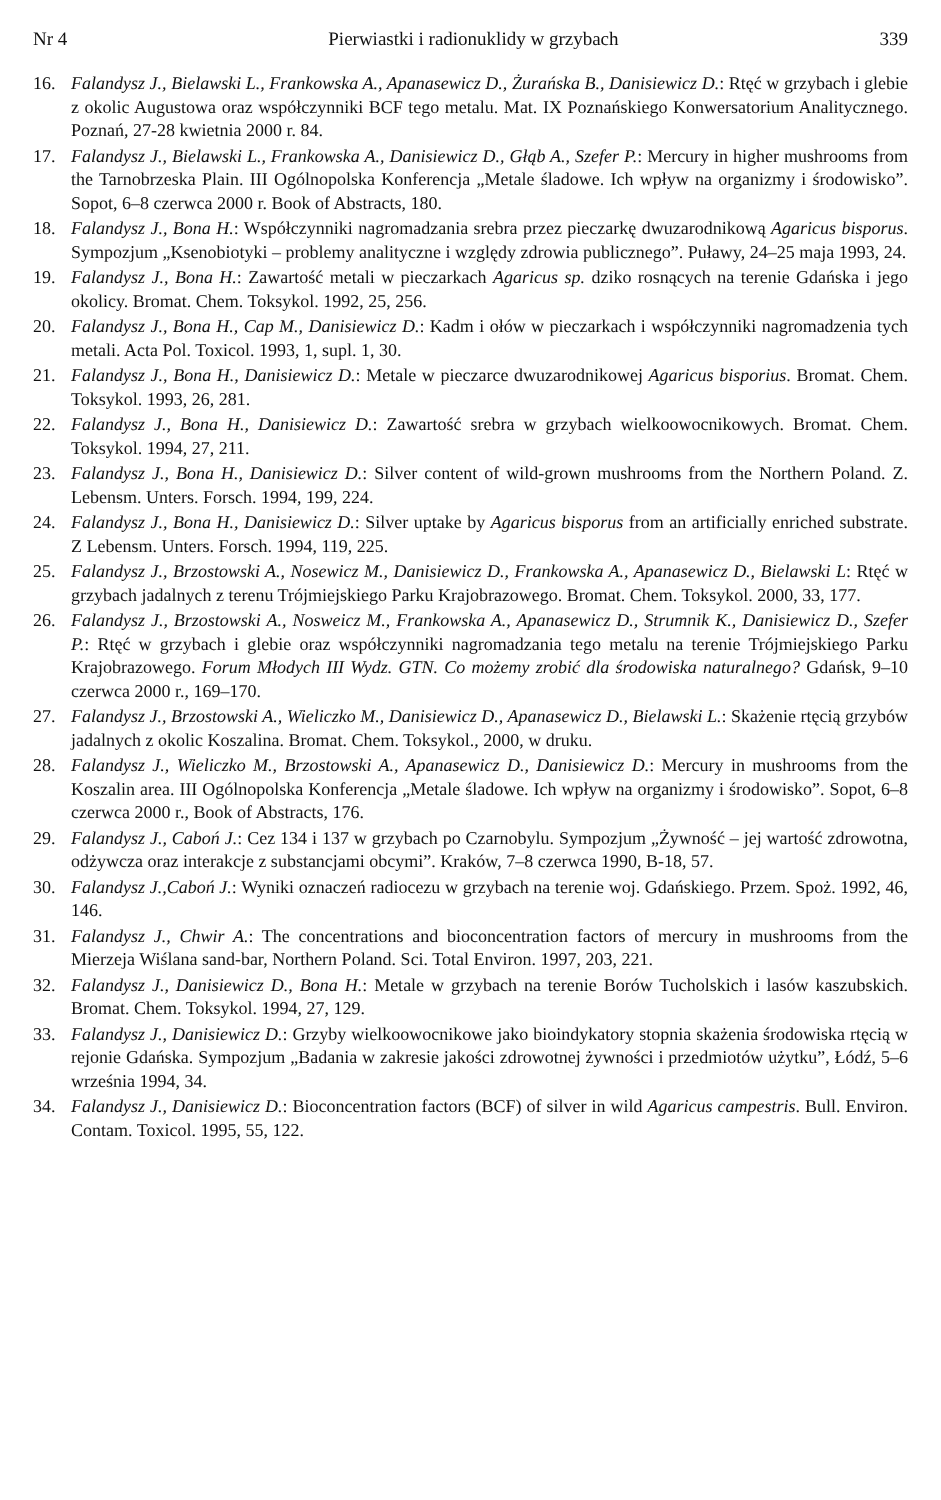Nr 4 Pierwiastki i radionuklidy w grzybach 339
16. Falandysz J., Bielawski L., Frankowska A., Apanasewicz D., Żurańska B., Danisiewicz D.: Rtęć w grzybach i glebie z okolic Augustowa oraz współczynniki BCF tego metalu. Mat. IX Poznańskiego Konwersatorium Analitycznego. Poznań, 27-28 kwietnia 2000 r. 84.
17. Falandysz J., Bielawski L., Frankowska A., Danisiewicz D., Głąb A., Szefer P.: Mercury in higher mushrooms from the Tarnobrzeska Plain. III Ogólnopolska Konferencja „Metale śladowe. Ich wpływ na organizmy i środowisko”. Sopot, 6–8 czerwca 2000 r. Book of Abstracts, 180.
18. Falandysz J., Bona H.: Współczynniki nagromadzania srebra przez pieczarkę dwuzarodnikową Agaricus bisporus. Sympozjum „Ksenobiotyki – problemy analityczne i względy zdrowia publicznego”. Puławy, 24–25 maja 1993, 24.
19. Falandysz J., Bona H.: Zawartość metali w pieczarkach Agaricus sp. dziko rosnących na terenie Gdańska i jego okolicy. Bromat. Chem. Toksykol. 1992, 25, 256.
20. Falandysz J., Bona H., Cap M., Danisiewicz D.: Kadm i ołów w pieczarkach i współczynniki nagromadzenia tych metali. Acta Pol. Toxicol. 1993, 1, supl. 1, 30.
21. Falandysz J., Bona H., Danisiewicz D.: Metale w pieczarce dwuzarodnikowej Agaricus bisporius. Bromat. Chem. Toksykol. 1993, 26, 281.
22. Falandysz J., Bona H., Danisiewicz D.: Zawartość srebra w grzybach wielkoowocnikowych. Bromat. Chem. Toksykol. 1994, 27, 211.
23. Falandysz J., Bona H., Danisiewicz D.: Silver content of wild-grown mushrooms from the Northern Poland. Z. Lebensm. Unters. Forsch. 1994, 199, 224.
24. Falandysz J., Bona H., Danisiewicz D.: Silver uptake by Agaricus bisporus from an artificially enriched substrate. Z Lebensm. Unters. Forsch. 1994, 119, 225.
25. Falandysz J., Brzostowski A., Nosewicz M., Danisiewicz D., Frankowska A., Apanasewicz D., Bielawski L: Rtęć w grzybach jadalnych z terenu Trójmiejskiego Parku Krajobrazowego. Bromat. Chem. Toksykol. 2000, 33, 177.
26. Falandysz J., Brzostowski A., Nosweicz M., Frankowska A., Apanasewicz D., Strumnik K., Danisiewicz D., Szefer P.: Rtęć w grzybach i glebie oraz współczynniki nagromadzania tego metalu na terenie Trójmiejskiego Parku Krajobrazowego. Forum Młodych III Wydz. GTN. Co możemy zrobić dla środowiska naturalnego? Gdańsk, 9–10 czerwca 2000 r., 169–170.
27. Falandysz J., Brzostowski A., Wieliczko M., Danisiewicz D., Apanasewicz D., Bielawski L.: Skażenie rtęcią grzybów jadalnych z okolic Koszalina. Bromat. Chem. Toksykol., 2000, w druku.
28. Falandysz J., Wieliczko M., Brzostowski A., Apanasewicz D., Danisiewicz D.: Mercury in mushrooms from the Koszalin area. III Ogólnopolska Konferencja „Metale śladowe. Ich wpływ na organizmy i środowisko”. Sopot, 6–8 czerwca 2000 r., Book of Abstracts, 176.
29. Falandysz J., Caboń J.: Cez 134 i 137 w grzybach po Czarnobylu. Sympozjum „Żywność – jej wartość zdrowotna, odżywcza oraz interakcje z substancjami obcymi”. Kraków, 7–8 czerwca 1990, B-18, 57.
30. Falandysz J.,Caboń J.: Wyniki oznaczeń radiocezu w grzybach na terenie woj. Gdańskiego. Przem. Spoż. 1992, 46, 146.
31. Falandysz J., Chwir A.: The concentrations and bioconcentration factors of mercury in mushrooms from the Mierzeja Wiślana sand-bar, Northern Poland. Sci. Total Environ. 1997, 203, 221.
32. Falandysz J., Danisiewicz D., Bona H.: Metale w grzybach na terenie Borów Tucholskich i lasów kaszubskich. Bromat. Chem. Toksykol. 1994, 27, 129.
33. Falandysz J., Danisiewicz D.: Grzyby wielkoowocnikowe jako bioindykatory stopnia skażenia środowiska rtęcią w rejonie Gdańska. Sympozjum „Badania w zakresie jakości zdrowotnej żywności i przedmiotów użytku”, Łódź, 5–6 września 1994, 34.
34. Falandysz J., Danisiewicz D.: Bioconcentration factors (BCF) of silver in wild Agaricus campestris. Bull. Environ. Contam. Toxicol. 1995, 55, 122.